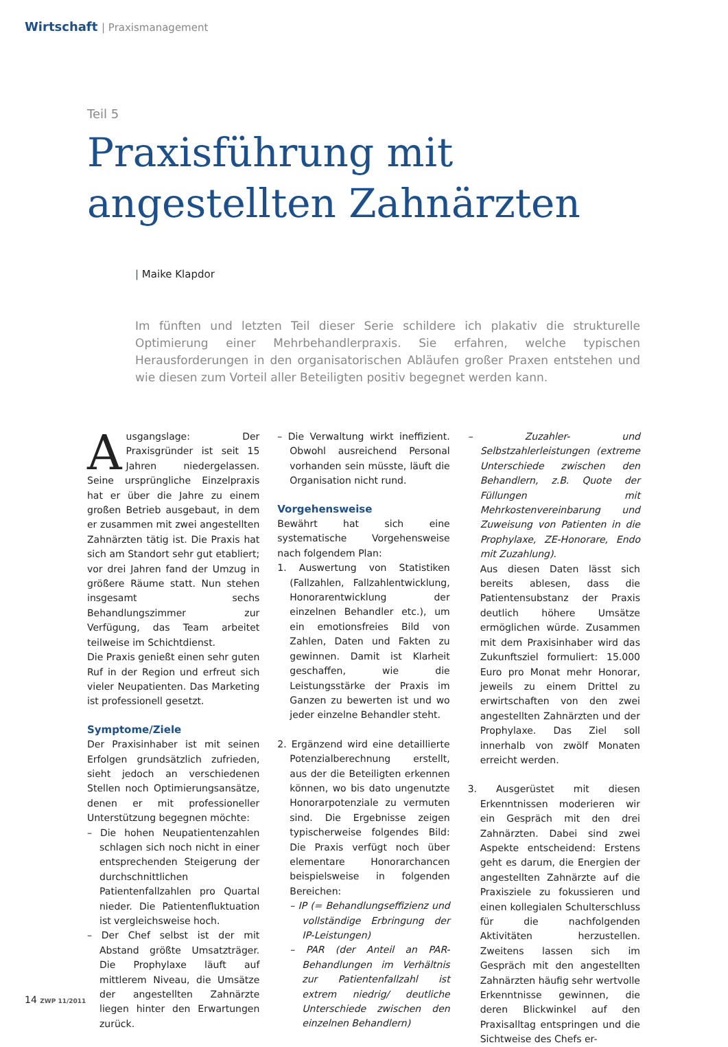Wirtschaft | Praxismanagement
Teil 5
Praxisführung mit
angestellten Zahnärzten
| Maike Klapdor
Im fünften und letzten Teil dieser Serie schildere ich plakativ die strukturelle Optimierung einer Mehrbehandlerpraxis. Sie erfahren, welche typischen Herausforderungen in den organisatorischen Abläufen großer Praxen entstehen und wie diesen zum Vorteil aller Beteiligten positiv begegnet werden kann.
Ausgangslage: Der Praxisgründer ist seit 15 Jahren niedergelassen. Seine ursprüngliche Einzelpraxis hat er über die Jahre zu einem großen Betrieb ausgebaut, in dem er zusammen mit zwei angestellten Zahnärzten tätig ist. Die Praxis hat sich am Standort sehr gut etabliert; vor drei Jahren fand der Umzug in größere Räume statt. Nun stehen insgesamt sechs Behandlungszimmer zur Verfügung, das Team arbeitet teilweise im Schichtdienst.
Die Praxis genießt einen sehr guten Ruf in der Region und erfreut sich vieler Neupatienten. Das Marketing ist professionell gesetzt.
Symptome/Ziele
Der Praxisinhaber ist mit seinen Erfolgen grundsätzlich zufrieden, sieht jedoch an verschiedenen Stellen noch Optimierungsansätze, denen er mit professioneller Unterstützung begegnen möchte:
– Die hohen Neupatientenzahlen schlagen sich noch nicht in einer entsprechenden Steigerung der durchschnittlichen Patientenfallzahlen pro Quartal nieder. Die Patientenfluktuation ist vergleichsweise hoch.
– Der Chef selbst ist der mit Abstand größte Umsatzträger. Die Prophylaxe läuft auf mittlerem Niveau, die Umsätze der angestellten Zahnärzte liegen hinter den Erwartungen zurück.
– Die Verwaltung wirkt ineffizient. Obwohl ausreichend Personal vorhanden sein müsste, läuft die Organisation nicht rund.
Vorgehensweise
Bewährt hat sich eine systematische Vorgehensweise nach folgendem Plan:
1. Auswertung von Statistiken (Fallzahlen, Fallzahlentwicklung, Honorarentwicklung der einzelnen Behandler etc.), um ein emotionsfreies Bild von Zahlen, Daten und Fakten zu gewinnen. Damit ist Klarheit geschaffen, wie die Leistungsstärke der Praxis im Ganzen zu bewerten ist und wo jeder einzelne Behandler steht.
2. Ergänzend wird eine detaillierte Potenzialberechnung erstellt, aus der die Beteiligten erkennen können, wo bis dato ungenutzte Honorarpotenziale zu vermuten sind. Die Ergebnisse zeigen typischerweise folgendes Bild: Die Praxis verfügt noch über elementare Honorarchancen beispielsweise in folgenden Bereichen:
– IP (= Behandlungseffizienz und vollständige Erbringung der IP-Leistungen)
– PAR (der Anteil an PAR-Behandlungen im Verhältnis zur Patientenfallzahl ist extrem niedrig/ deutliche Unterschiede zwischen den einzelnen Behandlern)
– Zuzahler- und Selbstzahlerleistungen (extreme Unterschiede zwischen den Behandlern, z.B. Quote der Füllungen mit Mehrkostenvereinbarung und Zuweisung von Patienten in die Prophylaxe, ZE-Honorare, Endo mit Zuzahlung).
Aus diesen Daten lässt sich bereits ablesen, dass die Patientensubstanz der Praxis deutlich höhere Umsätze ermöglichen würde. Zusammen mit dem Praxisinhaber wird das Zukunftsziel formuliert: 15.000 Euro pro Monat mehr Honorar, jeweils zu einem Drittel zu erwirtschaften von den zwei angestellten Zahnärzten und der Prophylaxe. Das Ziel soll innerhalb von zwölf Monaten erreicht werden.
3. Ausgerüstet mit diesen Erkenntnissen moderieren wir ein Gespräch mit den drei Zahnärzten. Dabei sind zwei Aspekte entscheidend: Erstens geht es darum, die Energien der angestellten Zahnärzte auf die Praxisziele zu fokussieren und einen kollegialen Schulterschluss für die nachfolgenden Aktivitäten herzustellen. Zweitens lassen sich im Gespräch mit den angestellten Zahnärzten häufig sehr wertvolle Erkenntnisse gewinnen, die deren Blickwinkel auf den Praxisalltag entspringen und die Sichtweise des Chefs er-
14 ZWP 11/2011